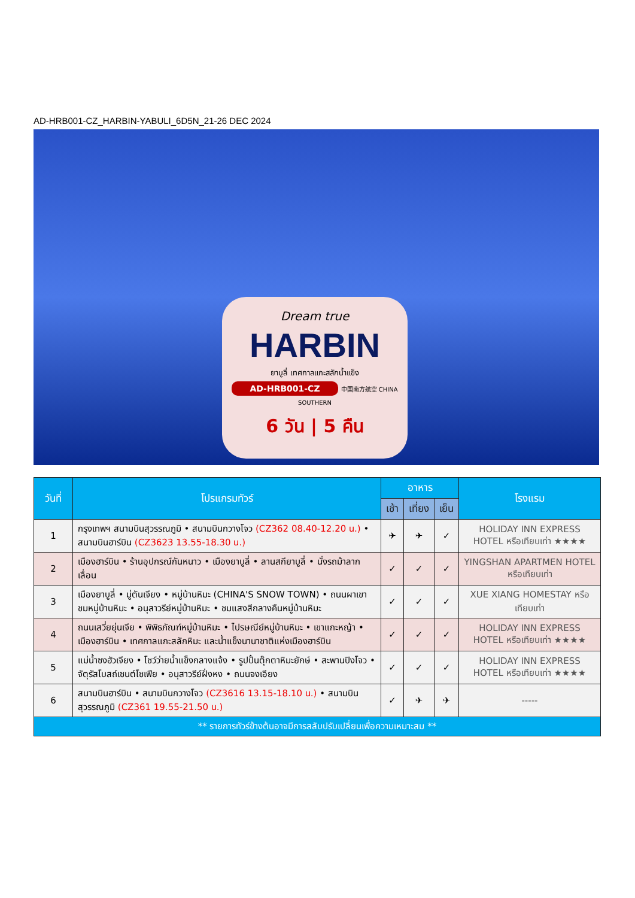AD-HRB001-CZ_HARBIN-YABULI_6D5N_21-26 DEC 2024
Dream true
HARBIN
ยาบูลี่ เทศกาลแกะสลักน้ำแข็ง
AD-HRB001-CZ 中国南方航空 CHINA SOUTHERN
6 วัน | 5 คืน
| วันที่ | โปรแกรมทัวร์ | อาหาร | | | โรงแรม |
| --- | --- | --- | --- | --- | --- |
| | | เช้า | เที่ยง | เย็น | |
| 1 | กรุงเทพฯ สนามบินสุวรรณภูมิ • สนามบินกวางโจว (CZ362 08.40-12.20 น.) • สนามบินฮาร์บิน (CZ3623 13.55-18.30 น.) | ✈ | ✈ | ✓ | HOLIDAY INN EXPRESS HOTEL หรือเทียบเท่า ★★★★ |
| 2 | เมืองฮาร์บิน • ร้านอุปกรณ์กันหนาว • เมืองยาบูลี่ • ลานสกียาบูลี่ • นั่งรถม้าลากเลื่อน | ✓ | ✓ | ✓ | YINGSHAN APARTMEN HOTEL หรือเทียบเท่า |
| 3 | เมืองยาบูลี่ • มู่ตันเจียง • หมู่บ้านหิมะ (CHINA'S SNOW TOWN) • ถนนผาเขาชมหมู่บ้านหิมะ • อนุสาวรีย์หมู่บ้านหิมะ • ชมแสงสีกลางคืนหมู่บ้านหิมะ | ✓ | ✓ | ✓ | XUE XIANG HOMESTAY หรือเทียบเท่า |
| 4 | ถนนเสวี่ยยุ่นเจีย • พิพิธภัณฑ์หมู่บ้านหิมะ • ไปรษณีย์หมู่บ้านหิมะ • เขาแกะหญ้า • เมืองฮาร์บิน • เทศกาลแกะสลักหิมะ และน้ำแข็งนานาชาติแห่งเมืองฮาร์บิน | ✓ | ✓ | ✓ | HOLIDAY INN EXPRESS HOTEL หรือเทียบเท่า ★★★★ |
| 5 | แม่น้ำซงฮัวเจียง • โชว์ว่ายน้ำแข็งกลางแจ้ง • รูปปั้นตุ๊กตาหิมะยักษ์ • สะพานปิงโจว • จัตุรัสโบสถ์เซนต์โซเฟีย • อนุสาวรีย์ฝั่งหง • ถนนจงเอียง | ✓ | ✓ | ✓ | HOLIDAY INN EXPRESS HOTEL หรือเทียบเท่า ★★★★ |
| 6 | สนามบินฮาร์บิน • สนามบินกวางโจว (CZ3616 13.15-18.10 น.) • สนามบินสุวรรณภูมิ (CZ361 19.55-21.50 น.) | ✓ | ✈ | ✈ | ----- |
| ** รายการทัวร์ข้างต้นอาจมีการสลับปรับเปลี่ยนเพื่อความเหมาะสม ** | | | | | |